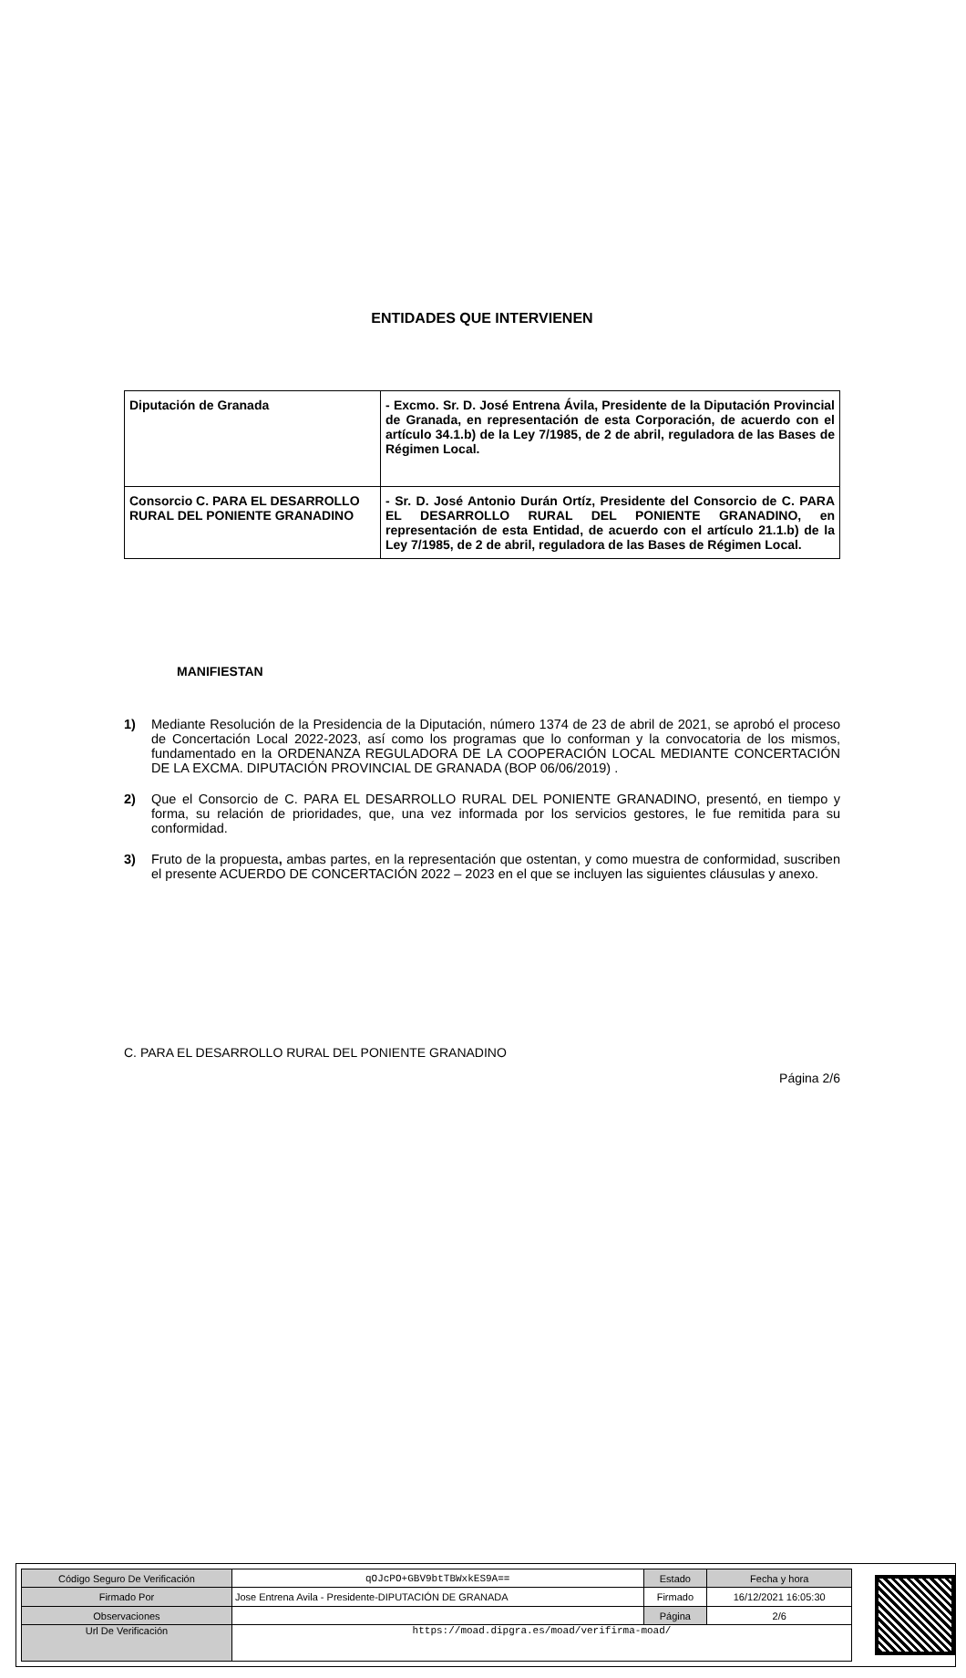ENTIDADES QUE INTERVIENEN
| Diputación de Granada | - Excmo. Sr. D. José Entrena Ávila, Presidente de la Diputación Provincial de Granada, en representación de esta Corporación, de acuerdo con el artículo 34.1.b) de la Ley 7/1985, de 2 de abril, reguladora de las Bases de Régimen Local. |
| Consorcio C. PARA EL DESARROLLO RURAL DEL PONIENTE GRANADINO | - Sr. D. José Antonio Durán Ortíz, Presidente del Consorcio de C. PARA EL DESARROLLO RURAL DEL PONIENTE GRANADINO, en representación de esta Entidad, de acuerdo con el artículo 21.1.b) de la Ley 7/1985, de 2 de abril, reguladora de las Bases de Régimen Local. |
MANIFIESTAN
1) Mediante Resolución de la Presidencia de la Diputación, número 1374 de 23 de abril de 2021, se aprobó el proceso de Concertación Local 2022-2023, así como los programas que lo conforman y la convocatoria de los mismos, fundamentado en la ORDENANZA REGULADORA DE LA COOPERACIÓN LOCAL MEDIANTE CONCERTACIÓN DE LA EXCMA. DIPUTACIÓN PROVINCIAL DE GRANADA (BOP 06/06/2019) .
2) Que el Consorcio de C. PARA EL DESARROLLO RURAL DEL PONIENTE GRANADINO, presentó, en tiempo y forma, su relación de prioridades, que, una vez informada por los servicios gestores, le fue remitida para su conformidad.
3) Fruto de la propuesta, ambas partes, en la representación que ostentan, y como muestra de conformidad, suscriben el presente ACUERDO DE CONCERTACIÓN 2022 – 2023 en el que se incluyen las siguientes cláusulas y anexo.
C. PARA EL DESARROLLO RURAL DEL PONIENTE GRANADINO
Página 2/6
| Código Seguro De Verificación | qOJcPO+GBV9btTBWxkES9A== | Estado | Fecha y hora |
| Firmado Por | Jose Entrena Avila - Presidente-DIPUTACIÓN DE GRANADA | Firmado | 16/12/2021 16:05:30 |
| Observaciones | | Página | 2/6 |
| Url De Verificación | https://moad.dipgra.es/moad/verifirma-moad/ | | |